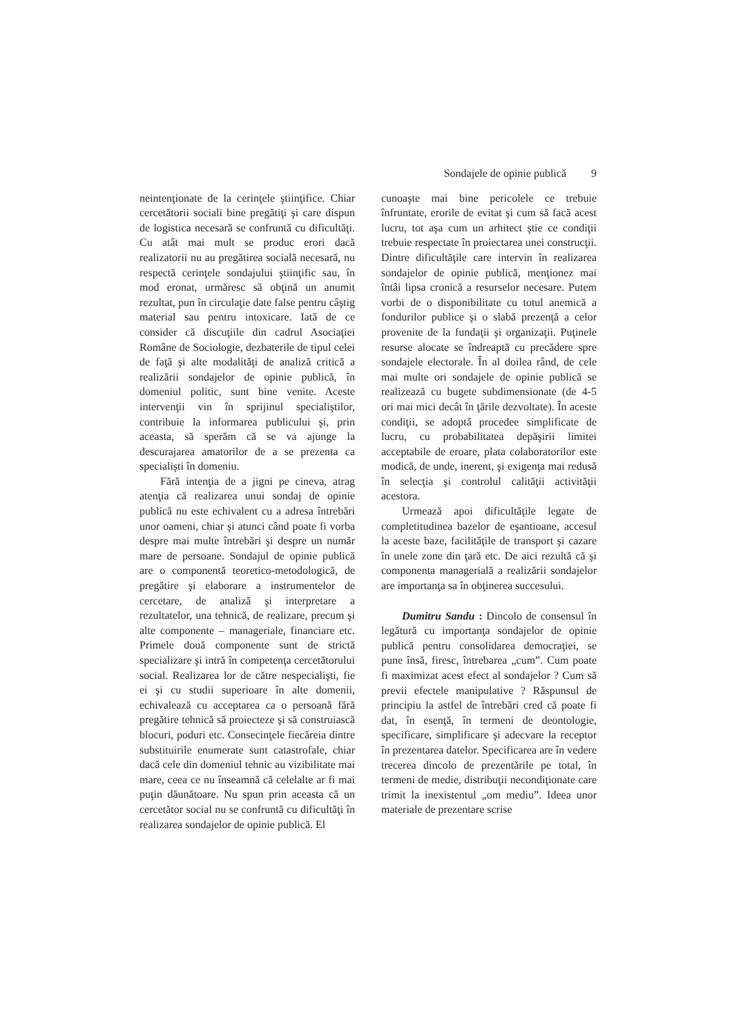Sondajele de opinie publică 9
neintenţionate de la cerinţele ştiinţifice. Chiar cercetătorii sociali bine pregătiţi şi care dispun de logistica necesară se confruntă cu dificultăţi. Cu atât mai mult se produc erori dacă realizatorii nu au pregătirea socială necesară, nu respectă cerinţele sondajului ştiinţific sau, în mod eronat, urmăresc să obţină un anumit rezultat, pun în circulaţie date false pentru câştig material sau pentru intoxicare. Iată de ce consider că discuţiile din cadrul Asociaţiei Române de Sociologie, dezbaterile de tipul celei de faţă şi alte modalităţi de analiză critică a realizării sondajelor de opinie publică, în domeniul politic, sunt bine venite. Aceste intervenţii vin în sprijinul specialiştilor, contribuie la informarea publicului şi, prin aceasta, să sperăm că se va ajunge la descurajarea amatorilor de a se prezenta ca specialişti în domeniu.
Fără intenţia de a jigni pe cineva, atrag atenţia că realizarea unui sondaj de opinie publică nu este echivalent cu a adresa întrebări unor oameni, chiar şi atunci când poate fi vorba despre mai multe întrebări şi despre un număr mare de persoane. Sondajul de opinie publică are o componentă teoretico-metodologică, de pregătire şi elaborare a instrumentelor de cercetare, de analiză şi interpretare a rezultatelor, una tehnică, de realizare, precum şi alte componente – manageriale, financiare etc. Primele două componente sunt de strictă specializare şi intră în competenţa cercetătorului social. Realizarea lor de către nespecialişti, fie ei şi cu studii superioare în alte domenii, echivalează cu acceptarea ca o persoană fără pregătire tehnică să proiecteze şi să construiască blocuri, poduri etc. Consecinţele fiecăreia dintre substituirile enumerate sunt catastrofale, chiar dacă cele din domeniul tehnic au vizibilitate mai mare, ceea ce nu înseamnă că celelalte ar fi mai puţin dăunătoare. Nu spun prin aceasta că un cercetător social nu se confruntă cu dificultăţi în realizarea sondajelor de opinie publică. El
cunoaşte mai bine pericolele ce trebuie înfruntate, erorile de evitat şi cum să facă acest lucru, tot aşa cum un arhitect ştie ce condiţii trebuie respectate în proiectarea unei construcţii. Dintre dificultăţile care intervin în realizarea sondajelor de opinie publică, menţionez mai întâi lipsa cronică a resurselor necesare. Putem vorbi de o disponibilitate cu totul anemică a fondurilor publice şi o slabă prezenţă a celor provenite de la fundaţii şi organizaţii. Puţinele resurse alocate se îndreaptă cu precădere spre sondajele electorale. În al doilea rând, de cele mai multe ori sondajele de opinie publică se realizează cu bugete subdimensionate (de 4-5 ori mai mici decât în ţările dezvoltate). În aceste condiţii, se adoptă procedee simplificate de lucru, cu probabilitatea depăşirii limitei acceptabile de eroare, plata colaboratorilor este modică, de unde, inerent, şi exigenţa mai redusă în selecţia şi controlul calităţii activităţii acestora.
Urmează apoi dificultăţile legate de completitudinea bazelor de eşantioane, accesul la aceste baze, facilităţile de transport şi cazare în unele zone din ţară etc. De aici rezultă că şi componenta managerială a realizării sondajelor are importanţa sa în obţinerea succesului.
Dumitru Sandu : Dincolo de consensul în legătură cu importanţa sondajelor de opinie publică pentru consolidarea democraţiei, se pune însă, firesc, întrebarea „cum”. Cum poate fi maximizat acest efect al sondajelor ? Cum să previi efectele manipulative ? Răspunsul de principiu la astfel de întrebări cred că poate fi dat, în esenţă, în termeni de deontologie, specificare, simplificare şi adecvare la receptor în prezentarea datelor. Specificarea are în vedere trecerea dincolo de prezentările pe total, în termeni de medie, distribuţii necondiţionate care trimit la inexistentul „om mediu”. Ideea unor materiale de prezentare scrise